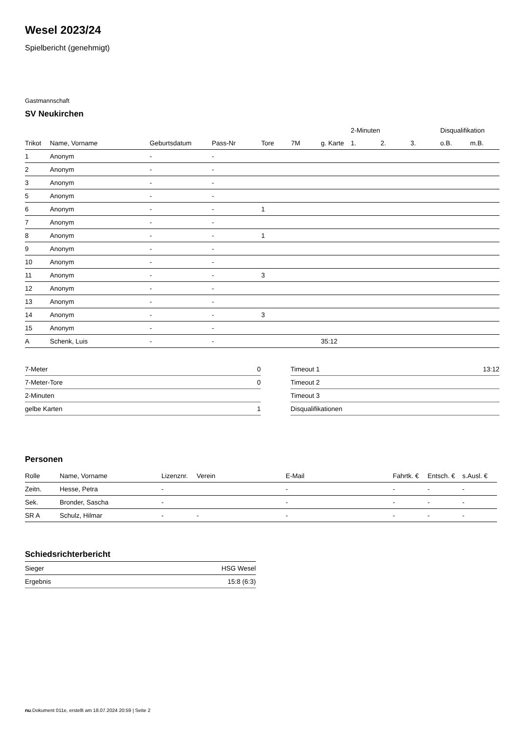Wesel 2023/24
Spielbericht (genehmigt)
Gastmannschaft
SV Neukirchen
| | | | | | | | 2-Minuten | | | Disqualifikation | |
| --- | --- | --- | --- | --- | --- | --- | --- | --- | --- | --- | --- |
| Trikot | Name, Vorname | Geburtsdatum | Pass-Nr | Tore | 7M | g. Karte | 1. | 2. | 3. | o.B. | m.B. |
| 1 | Anonym | - | - | | | | | | | | |
| 2 | Anonym | - | - | | | | | | | | |
| 3 | Anonym | - | - | | | | | | | | |
| 5 | Anonym | - | - | | | | | | | | |
| 6 | Anonym | - | - | 1 | | | | | | | |
| 7 | Anonym | - | - | | | | | | | | |
| 8 | Anonym | - | - | 1 | | | | | | | |
| 9 | Anonym | - | - | | | | | | | | |
| 10 | Anonym | - | - | | | | | | | | |
| 11 | Anonym | - | - | 3 | | | | | | | |
| 12 | Anonym | - | - | | | | | | | | |
| 13 | Anonym | - | - | | | | | | | | |
| 14 | Anonym | - | - | 3 | | | | | | | |
| 15 | Anonym | - | - | | | | | | | | |
| A | Schenk, Luis | - | - | | | 35:12 | | | | | |
| 7-Meter | 0 |
| 7-Meter-Tore | 0 |
| 2-Minuten | |
| gelbe Karten | 1 |
| Timeout 1 | 13:12 |
| Timeout 2 | |
| Timeout 3 | |
| Disqualifikationen | |
Personen
| Rolle | Name, Vorname | Lizenznr. | Verein | E-Mail | Fahrtk. € | Entsch. € | s.Ausl. € |
| --- | --- | --- | --- | --- | --- | --- | --- |
| Zeitn. | Hesse, Petra | - | | - | - | - | - |
| Sek. | Bronder, Sascha | - | | - | - | - | - |
| SR A | Schulz, Hilmar | - | - | - | - | - | - |
Schiedsrichterbericht
| Sieger | HSG Wesel |
| Ergebnis | 15:8 (6:3) |
nu.Dokument 011e, erstellt am 18.07.2024 20:59 | Seite 2